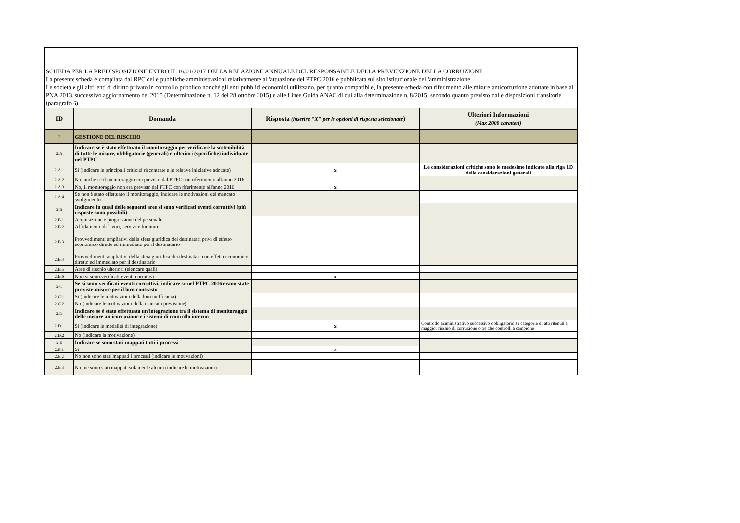SCHEDA PER LA PREDISPOSIZIONE ENTRO IL 16/01/2017 DELLA RELAZIONE ANNUALE DEL RESPONSABILE DELLA PREVENZIONE DELLA CORRUZIONE
La presente scheda è compilata dal RPC delle pubbliche amministrazioni relativamente all'attuazione del PTPC 2016 e pubblicata sul sito istituzionale dell'amministrazione.
Le società e gli altri enti di diritto privato in controllo pubblico nonché gli enti pubblici economici utilizzano, per quanto compatibile, la presente scheda con riferimento alle misure anticorruzione adottate in base al PNA 2013, successivo aggiornamento del 2015 (Determinazione n. 12 del 28 ottobre 2015) e alle Linee Guida ANAC di cui alla determinazione n. 8/2015, secondo quanto previsto dalle disposizioni transitorie (paragrafo 6).
| ID | Domanda | Risposta (inserire "X" per le opzioni di risposta selezionate ) | Ulteriori Informazioni (Max 2000 caratteri) |
| --- | --- | --- | --- |
| 2 | GESTIONE DEL RISCHIO | | |
| 2.A | Indicare se è stato effettuato il monitoraggio per verificare la sostenibilità di tutte le misure, obbligatorie (generali) e ulteriori (specifiche) individuate nel PTPC | | |
| 2.A.1 | Sì (indicare le principali criticità riscontrate e le relative iniziative adottate) | x | Le considerazioni critiche sono le medesime indicate alla riga 1D delle considerazioni generali |
| 2.A.2 | No, anche se il monitoraggio era previsto dal PTPC con riferimento all'anno 2016 | | |
| 2.A.3 | No, il monitoraggio non era previsto dal PTPC con riferimento all'anno 2016 | x | |
| 2.A.4 | Se non è stato effettuato il monitoraggio, indicare le motivazioni del mancato svolgimento | | |
| 2.B | Indicare in quali delle seguenti aree si sono verificati eventi corruttivi (più risposte sono possibili) | | |
| 2.B.1 | Acquisizione e progressione del personale | | |
| 2.B.2 | Affidamento di lavori, servizi e forniture | | |
| 2.B.3 | Provvedimenti ampliativi della sfera giuridica dei destinatari privi di effetto economico diretto ed immediato per il destinatario | | |
| 2.B.4 | Provvedimenti ampliativi della sfera giuridica dei destinatari con effetto economico diretto ed immediato per il destinatario | | |
| 2.B.5 | Aree di rischio ulteriori (elencare quali) | | |
| 2.B.6 | Non si sono verificati eventi corruttivi | x | |
| 2.C | Se si sono verificati eventi corruttivi, indicare se nel PTPC 2016 erano state previste misure per il loro contrasto | | |
| 2.C.1 | Sì (indicare le motivazioni della loro inefficacia) | | |
| 2.C.2 | No (indicare le motivazioni della mancata previsione) | | |
| 2.D | Indicare se è stata effettuata un'integrazione tra il sistema di monitoraggio delle misure anticorruzione e i sistemi di controllo interno | | |
| 2.D.1 | Sì (indicare le modalità di integrazione) | x | Controllo amministrativo successivo obbligatorio su categorie di atti ritenuti a maggior rischio di corruzione oltre che controlli a campione |
| 2.D.2 | No (indicare la motivazione) | | |
| 2.E | Indicare se sono stati mappati tutti i processi | | |
| 2.E.1 | Sì | x | |
| 2.E.2 | No non sono stati mappati i processi (indicare le motivazioni) | | |
| 2.E.3 | No, ne sono stati mappati solamente alcuni (indicare le motivazioni) | | |